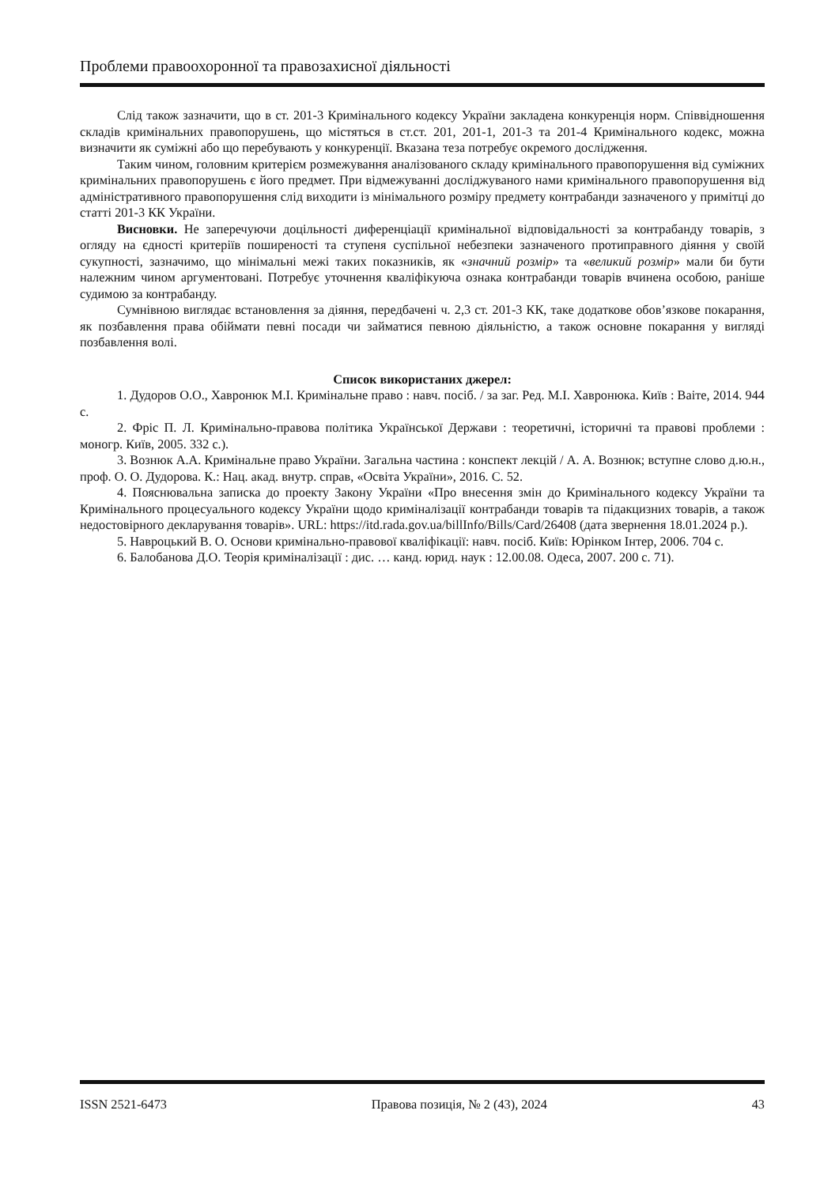Проблеми правоохоронної та правозахисної діяльності
Слід також зазначити, що в ст. 201-3 Кримінального кодексу України закладена конкуренція норм. Співвідношення складів кримінальних правопорушень, що містяться в ст.ст. 201, 201-1, 201-3 та 201-4 Кримінального кодекс, можна визначити як суміжні або що перебувають у конкуренції. Вказана теза потребує окремого дослідження.
Таким чином, головним критерієм розмежування аналізованого складу кримінального правопорушення від суміжних кримінальних правопорушень є його предмет. При відмежуванні досліджуваного нами кримінального правопорушення від адміністративного правопорушення слід виходити із мінімального розміру предмету контрабанди зазначеного у примітці до статті 201-3 КК України.
Висновки. Не заперечуючи доцільності диференціації кримінальної відповідальності за контрабанду товарів, з огляду на єдності критеріїв поширеності та ступеня суспільної небезпеки зазначеного протиправного діяння у своїй сукупності, зазначимо, що мінімальні межі таких показників, як «значний розмір» та «великий розмір» мали би бути належним чином аргументовані. Потребує уточнення кваліфікуюча ознака контрабанди товарів вчинена особою, раніше судимою за контрабанду.
Сумнівною виглядає встановлення за діяння, передбачені ч. 2,3 ст. 201-3 КК, таке додаткове обов’язкове покарання, як позбавлення права обіймати певні посади чи займатися певною діяльністю, а також основне покарання у вигляді позбавлення волі.
Список використаних джерел:
1. Дудоров О.О., Хавронюк М.І. Кримінальне право : навч. посіб. / за заг. Ред. М.І. Хавронюка. Київ : Ваіте, 2014. 944 с.
2. Фріс П. Л. Кримінально-правова політика Української Держави : теоретичні, історичні та правові проблеми : моногр. Київ, 2005. 332 с.).
3. Вознюк А.А. Кримінальне право України. Загальна частина : конспект лекцій / А. А. Вознюк; вступне слово д.ю.н., проф. О. О. Дудорова. К.: Нац. акад. внутр. справ, «Освіта України», 2016. С. 52.
4. Пояснювальна записка до проекту Закону України «Про внесення змін до Кримінального кодексу України та Кримінального процесуального кодексу України щодо криміналізації контрабанди товарів та підакцизних товарів, а також недостовірного декларування товарів». URL: https://itd.rada.gov.ua/billInfo/Bills/Card/26408 (дата звернення 18.01.2024 р.).
5. Навроцький В. О. Основи кримінально-правової кваліфікації: навч. посіб. Київ: Юрінком Інтер, 2006. 704 с.
6. Балобанова Д.О. Теорія криміналізації : дис. … канд. юрид. наук : 12.00.08. Одеса, 2007. 200 с. 71).
ISSN 2521-6473 Правова позиція, № 2 (43), 2024 43